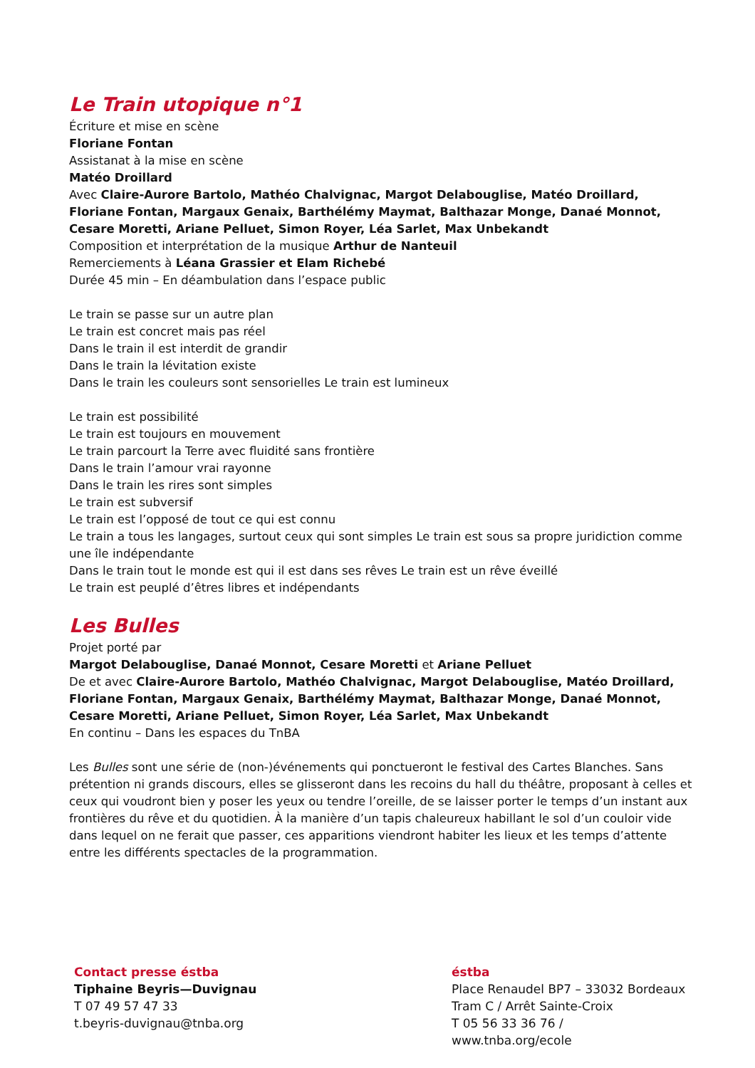Le Train utopique n°1
Écriture et mise en scène
Floriane Fontan
Assistanat à la mise en scène
Matéo Droillard
Avec Claire-Aurore Bartolo, Mathéo Chalvignac, Margot Delabouglise, Matéo Droillard, Floriane Fontan, Margaux Genaix, Barthélémy Maymat, Balthazar Monge, Danaé Monnot, Cesare Moretti, Ariane Pelluet, Simon Royer, Léa Sarlet, Max Unbekandt
Composition et interprétation de la musique Arthur de Nanteuil
Remerciements à Léana Grassier et Elam Richebé
Durée 45 min – En déambulation dans l’espace public
Le train se passe sur un autre plan
Le train est concret mais pas réel
Dans le train il est interdit de grandir
Dans le train la lévitation existe
Dans le train les couleurs sont sensorielles Le train est lumineux
Le train est possibilité
Le train est toujours en mouvement
Le train parcourt la Terre avec fluidité sans frontière
Dans le train l’amour vrai rayonne
Dans le train les rires sont simples
Le train est subversif
Le train est l’opposé de tout ce qui est connu
Le train a tous les langages, surtout ceux qui sont simples Le train est sous sa propre juridiction comme une île indépendante
Dans le train tout le monde est qui il est dans ses rêves Le train est un rêve éveillé
Le train est peuplé d’êtres libres et indépendants
Les Bulles
Projet porté par
Margot Delabouglise, Danaé Monnot, Cesare Moretti et Ariane Pelluet
De et avec Claire-Aurore Bartolo, Mathéo Chalvignac, Margot Delabouglise, Matéo Droillard, Floriane Fontan, Margaux Genaix, Barthélémy Maymat, Balthazar Monge, Danaé Monnot, Cesare Moretti, Ariane Pelluet, Simon Royer, Léa Sarlet, Max Unbekandt
En continu – Dans les espaces du TnBA
Les Bulles sont une série de (non-)événements qui ponctueront le festival des Cartes Blanches. Sans prétention ni grands discours, elles se glisseront dans les recoins du hall du théâtre, proposant à celles et ceux qui voudront bien y poser les yeux ou tendre l’oreille, de se laisser porter le temps d’un instant aux frontières du rêve et du quotidien. À la manière d’un tapis chaleureux habillant le sol d’un couloir vide dans lequel on ne ferait que passer, ces apparitions viendront habiter les lieux et les temps d’attente entre les différents spectacles de la programmation.
Contact presse éstba
Tiphaine Beyris—Duvignau
T 07 49 57 47 33
t.beyris-duvignau@tnba.org
éstba
Place Renaudel BP7 – 33032 Bordeaux
Tram C / Arrêt Sainte-Croix
T 05 56 33 36 76 / www.tnba.org/ecole